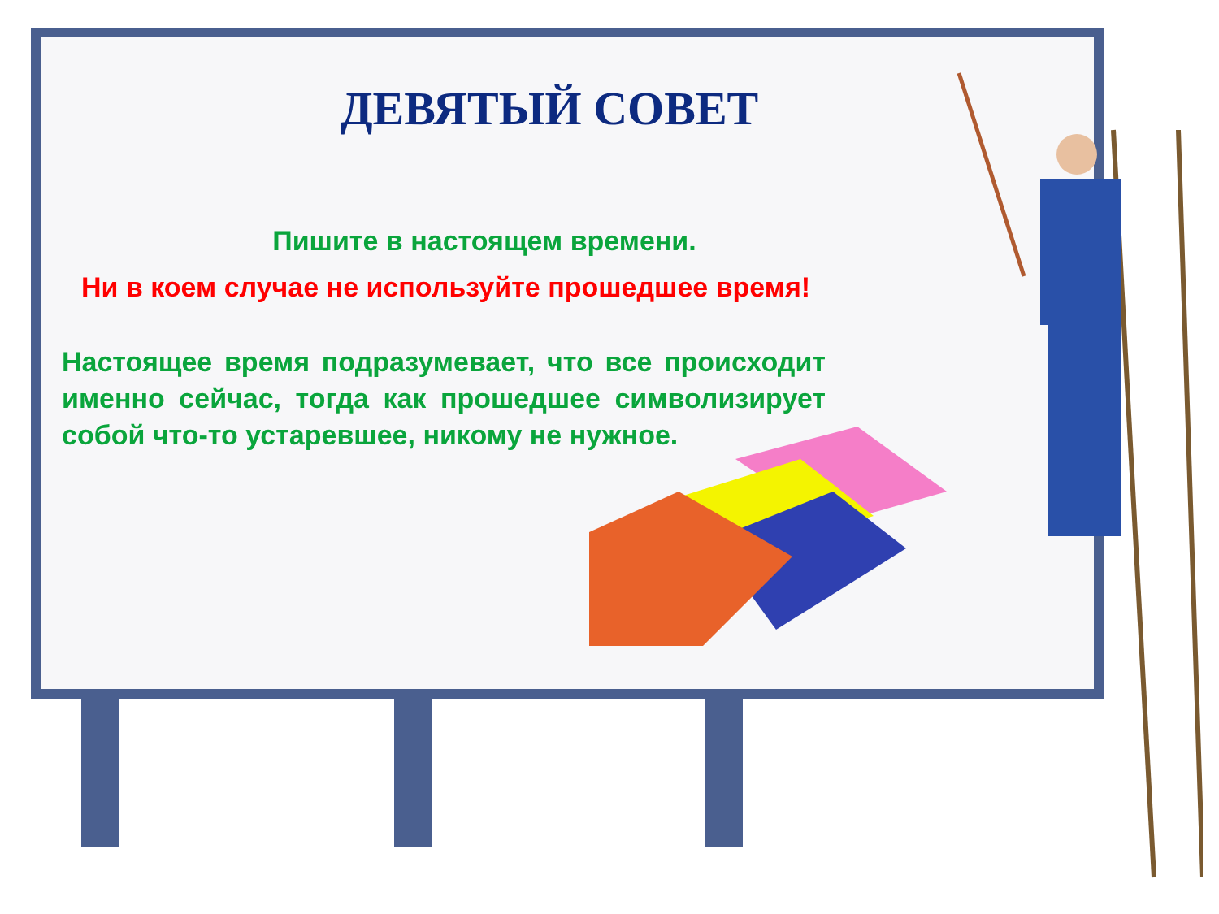ДЕВЯТЫЙ СОВЕТ
Пишите в настоящем времени.
Ни в коем случае не используйте прошедшее время!
Настоящее время подразумевает, что все происходит именно сейчас, тогда как прошедшее символизирует собой что-то устаревшее, никому не нужное.